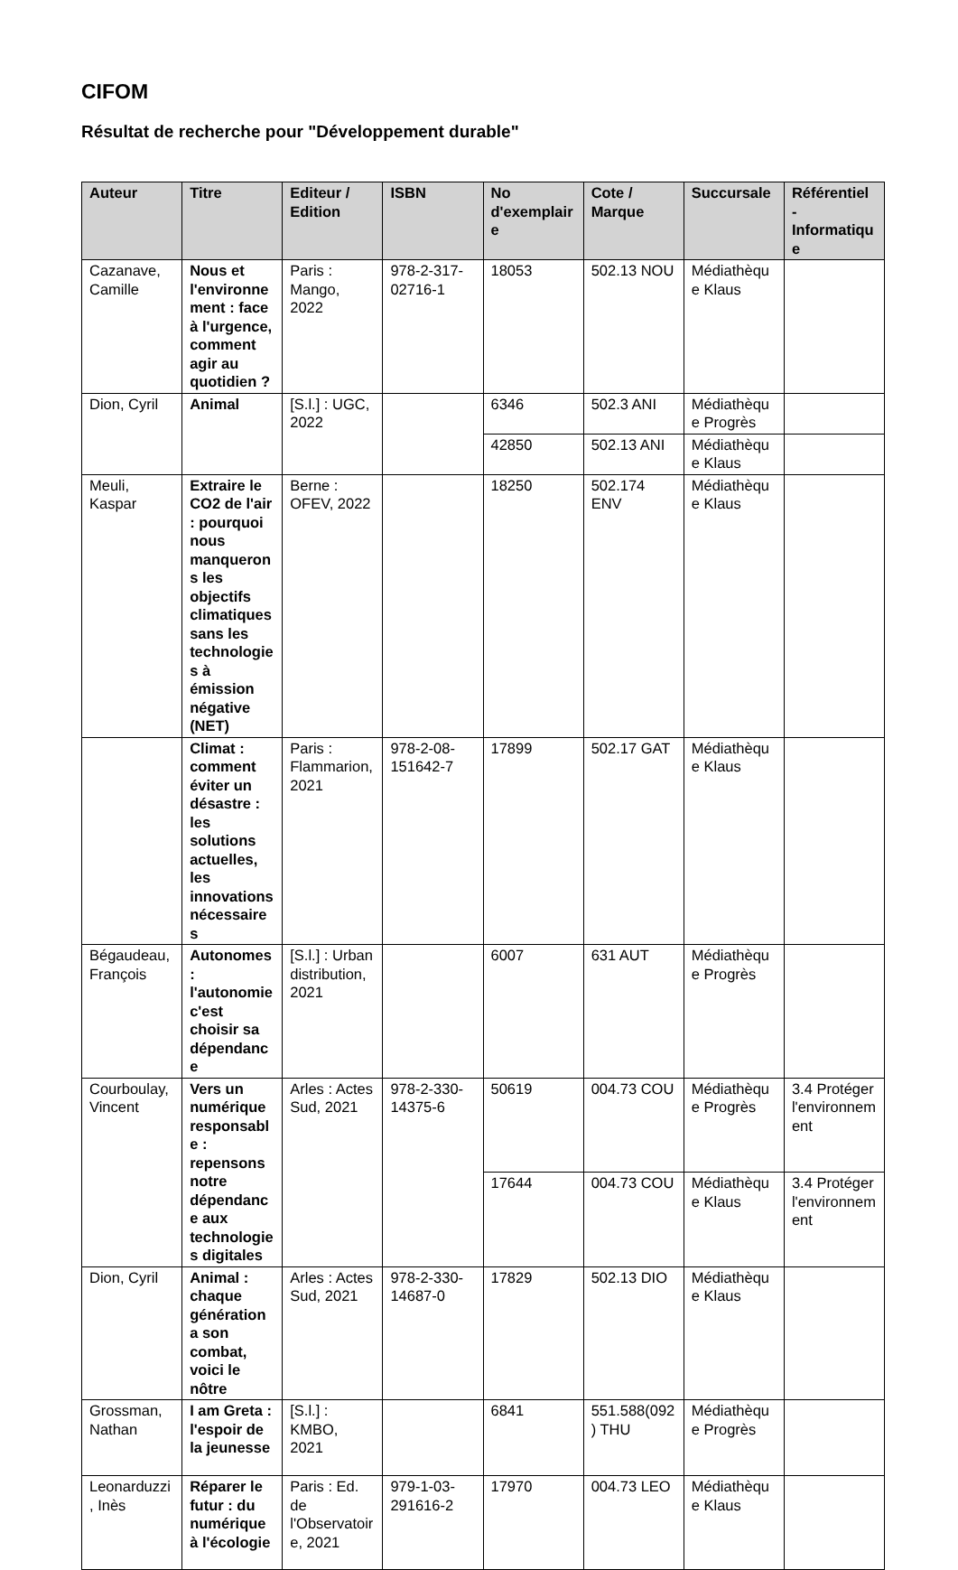CIFOM
Résultat de recherche pour "Développement durable"
| Auteur | Titre | Editeur / Edition | ISBN | No d'exemplaire | Cote / Marque | Succursale | Référentiel - Informatique |
| --- | --- | --- | --- | --- | --- | --- | --- |
| Cazanave, Camille | Nous et l'environnement : face à l'urgence, comment agir au quotidien ? | Paris : Mango, 2022 | 978-2-317-02716-1 | 18053 | 502.13 NOU | Médiathèque Klaus | |
| Dion, Cyril | Animal | [S.l.] : UGC, 2022 | | 6346 | 502.3 ANI | Médiathèque Progrès | |
| | | | | 42850 | 502.13 ANI | Médiathèque Klaus | |
| Meuli, Kaspar | Extraire le CO2 de l'air : pourquoi nous manquerons les objectifs climatiques sans les technologies à émission négative (NET) | Berne : OFEV, 2022 | | 18250 | 502.174 ENV | Médiathèque Klaus | |
| | Climat : comment éviter un désastre : les solutions actuelles, les innovations nécessaires | Paris : Flammarion, 2021 | 978-2-08-151642-7 | 17899 | 502.17 GAT | Médiathèque Klaus | |
| Bégaudeau, François | Autonomes : l'autonomie c'est choisir sa dépendance | [S.l.] : Urban distribution, 2021 | | 6007 | 631 AUT | Médiathèque Progrès | |
| Courboulay, Vincent | Vers un numérique responsable : repensons notre dépendance aux technologies digitales | Arles : Actes Sud, 2021 | 978-2-330-14375-6 | 50619 | 004.73 COU | Médiathèque Progrès | 3.4 Protéger l'environnement |
| | | | | 17644 | 004.73 COU | Médiathèque Klaus | 3.4 Protéger l'environnement |
| Dion, Cyril | Animal : chaque génération a son combat, voici le nôtre | Arles : Actes Sud, 2021 | 978-2-330-14687-0 | 17829 | 502.13 DIO | Médiathèque Klaus | |
| Grossman, Nathan | I am Greta : l'espoir de la jeunesse | [S.l.] : KMBO, 2021 | | 6841 | 551.588(092) THU | Médiathèque Progrès | |
| Leonarduzzi, Inès | Réparer le futur : du numérique à l'écologie | Paris : Ed. de l'Observatoire, 2021 | 979-1-03-291616-2 | 17970 | 004.73 LEO | Médiathèque Klaus | |